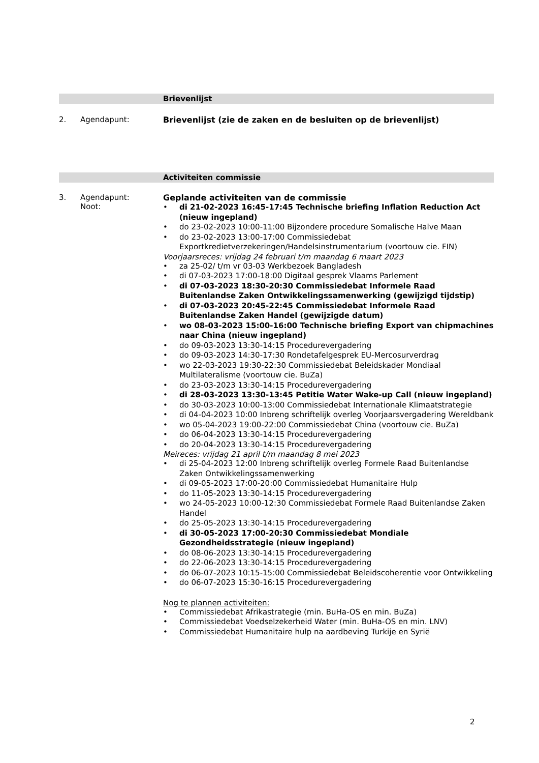Brievenlijst
2. Agendapunt: Brievenlijst (zie de zaken en de besluiten op de brievenlijst)
Activiteiten commissie
3. Agendapunt:
Noot:
Geplande activiteiten van de commissie
• di 21-02-2023 16:45-17:45 Technische briefing Inflation Reduction Act (nieuw ingepland)
• do 23-02-2023 10:00-11:00 Bijzondere procedure Somalische Halve Maan
• do 23-02-2023 13:00-17:00 Commissiedebat Exportkredietverzekeringen/Handelsinstrumentarium (voortouw cie. FIN)
Voorjaarsreces: vrijdag 24 februari t/m maandag 6 maart 2023
• za 25-02/ t/m vr 03-03 Werkbezoek Bangladesh
• di 07-03-2023 17:00-18:00 Digitaal gesprek Vlaams Parlement
• di 07-03-2023 18:30-20:30 Commissiedebat Informele Raad Buitenlandse Zaken Ontwikkelingssamenwerking (gewijzigd tijdstip)
• di 07-03-2023 20:45-22:45 Commissiedebat Informele Raad Buitenlandse Zaken Handel (gewijzigde datum)
• wo 08-03-2023 15:00-16:00 Technische briefing Export van chipmachines naar China (nieuw ingepland)
• do 09-03-2023 13:30-14:15 Procedurevergadering
• do 09-03-2023 14:30-17:30 Rondetafelgesprek EU-Mercosurverdrag
• wo 22-03-2023 19:30-22:30 Commissiedebat Beleidskader Mondiaal Multilateralisme (voortouw cie. BuZa)
• do 23-03-2023 13:30-14:15 Procedurevergadering
• di 28-03-2023 13:30-13:45 Petitie Water Wake-up Call (nieuw ingepland)
• do 30-03-2023 10:00-13:00 Commissiedebat Internationale Klimaatstrategie
• di 04-04-2023 10:00 Inbreng schriftelijk overleg Voorjaarsvergadering Wereldbank
• wo 05-04-2023 19:00-22:00 Commissiedebat China (voortouw cie. BuZa)
• do 06-04-2023 13:30-14:15 Procedurevergadering
• do 20-04-2023 13:30-14:15 Procedurevergadering
Meireces: vrijdag 21 april t/m maandag 8 mei 2023
• di 25-04-2023 12:00 Inbreng schriftelijk overleg Formele Raad Buitenlandse Zaken Ontwikkelingssamenwerking
• di 09-05-2023 17:00-20:00 Commissiedebat Humanitaire Hulp
• do 11-05-2023 13:30-14:15 Procedurevergadering
• wo 24-05-2023 10:00-12:30 Commissiedebat Formele Raad Buitenlandse Zaken Handel
• do 25-05-2023 13:30-14:15 Procedurevergadering
• di 30-05-2023 17:00-20:30 Commissiedebat Mondiale Gezondheidsstrategie (nieuw ingepland)
• do 08-06-2023 13:30-14:15 Procedurevergadering
• do 22-06-2023 13:30-14:15 Procedurevergadering
• do 06-07-2023 10:15-15:00 Commissiedebat Beleidscoherentie voor Ontwikkeling
• do 06-07-2023 15:30-16:15 Procedurevergadering
Nog te plannen activiteiten:
• Commissiedebat Afrikastrategie (min. BuHa-OS en min. BuZa)
• Commissiedebat Voedselzekerheid Water (min. BuHa-OS en min. LNV)
• Commissiedebat Humanitaire hulp na aardbeving Turkije en Syrië
2